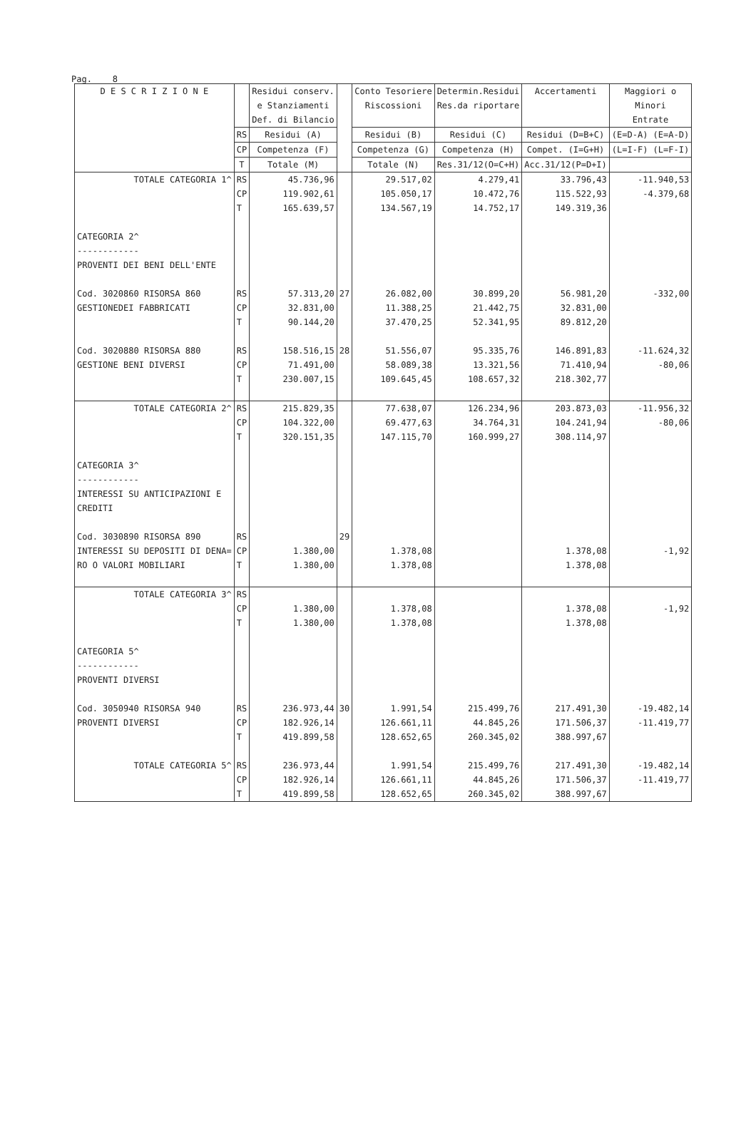Pag. 8
| D E S C R I Z I O N E | | Residui conserv. e Stanziamenti Def. di Bilancio | | Conto Tesoriere Riscossioni | Determin.Residui Res.da riportare | Accertamenti | Maggiori o Minori Entrate |
| --- | --- | --- | --- | --- | --- | --- | --- |
| | RS | Residui (A) | | Residui (B) | Residui (C) | Residui (D=B+C) | (E=D-A) (E=A-D) |
| | CP | Competenza (F) | | Competenza (G) | Competenza (H) | Compet. (I=G+H) | (L=I-F) (L=F-I) |
| | T | Totale (M) | | Totale (N) | Res.31/12(O=C+H) | Acc.31/12(P=D+I) | |
| TOTALE CATEGORIA 1^ | RS CP T | 45.736,96 119.902,61 165.639,57 | | 29.517,02 105.050,17 134.567,19 | 4.279,41 10.472,76 14.752,17 | 33.796,43 115.522,93 149.319,36 | -11.940,53 -4.379,68 |
| CATEGORIA 2^ ------------ PROVENTI DEI BENI DELL'ENTE | | | | | | | |
| Cod. 3020860 RISORSA 860 GESTIONEDEI FABBRICATI | RS CP T | 57.313,20 32.831,00 90.144,20 | 27 | 26.082,00 11.388,25 37.470,25 | 30.899,20 21.442,75 52.341,95 | 56.981,20 32.831,00 89.812,20 | -332,00 |
| Cod. 3020880 RISORSA 880 GESTIONE BENI DIVERSI | RS CP T | 158.516,15 71.491,00 230.007,15 | 28 | 51.556,07 58.089,38 109.645,45 | 95.335,76 13.321,56 108.657,32 | 146.891,83 71.410,94 218.302,77 | -11.624,32 -80,06 |
| TOTALE CATEGORIA 2^ | RS CP T | 215.829,35 104.322,00 320.151,35 | | 77.638,07 69.477,63 147.115,70 | 126.234,96 34.764,31 160.999,27 | 203.873,03 104.241,94 308.114,97 | -11.956,32 -80,06 |
| CATEGORIA 3^ ------------ INTERESSI SU ANTICIPAZIONI E CREDITI | | | | | | | |
| Cod. 3030890 RISORSA 890 INTERESSI SU DEPOSITI DI DENA= RO O VALORI MOBILIARI | RS CP T | 1.380,00 1.380,00 | 29 | 1.378,08 1.378,08 | | 1.378,08 1.378,08 | -1,92 |
| TOTALE CATEGORIA 3^ | RS CP T | 1.380,00 1.380,00 | | 1.378,08 1.378,08 | | 1.378,08 1.378,08 | -1,92 |
| CATEGORIA 5^ ------------ PROVENTI DIVERSI | | | | | | | |
| Cod. 3050940 RISORSA 940 PROVENTI DIVERSI | RS CP T | 236.973,44 182.926,14 419.899,58 | 30 | 1.991,54 126.661,11 128.652,65 | 215.499,76 44.845,26 260.345,02 | 217.491,30 171.506,37 388.997,67 | -19.482,14 -11.419,77 |
| TOTALE CATEGORIA 5^ | RS CP T | 236.973,44 182.926,14 419.899,58 | | 1.991,54 126.661,11 128.652,65 | 215.499,76 44.845,26 260.345,02 | 217.491,30 171.506,37 388.997,67 | -19.482,14 -11.419,77 |